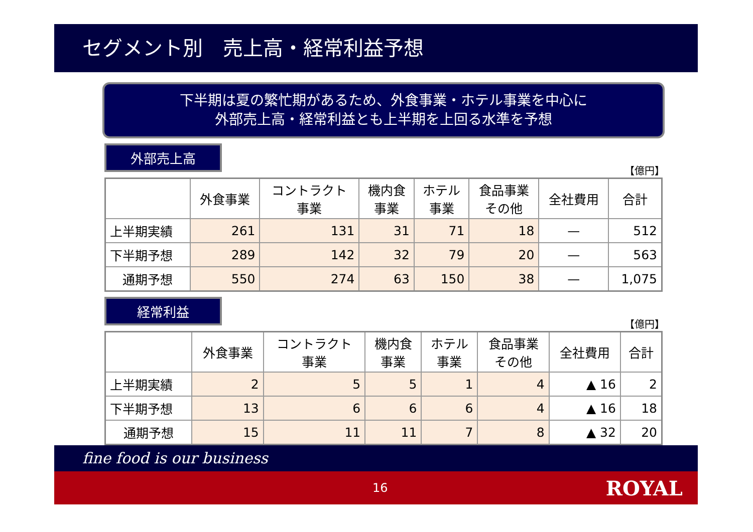セグメント別　売上高・経常利益予想
下半期は夏の繁忙期があるため、外食事業・ホテル事業を中心に
外部売上高・経常利益とも上半期を上回る水準を予想
外部売上高
【億円】
| | 外食事業 | コントラクト 事業 | 機内食 事業 | ホテル 事業 | 食品事業 その他 | 全社費用 | 合計 |
| --- | --- | --- | --- | --- | --- | --- | --- |
| 上半期実績 | 261 | 131 | 31 | 71 | 18 | — | 512 |
| 下半期予想 | 289 | 142 | 32 | 79 | 20 | — | 563 |
| 通期予想 | 550 | 274 | 63 | 150 | 38 | — | 1,075 |
経常利益
【億円】
| | 外食事業 | コントラクト 事業 | 機内食 事業 | ホテル 事業 | 食品事業 その他 | 全社費用 | 合計 |
| --- | --- | --- | --- | --- | --- | --- | --- |
| 上半期実績 | 2 | 5 | 5 | 1 | 4 | ▲ 16 | 2 |
| 下半期予想 | 13 | 6 | 6 | 6 | 4 | ▲ 16 | 18 |
| 通期予想 | 15 | 11 | 11 | 7 | 8 | ▲ 32 | 20 |
fine food is our business
16 ROYAL